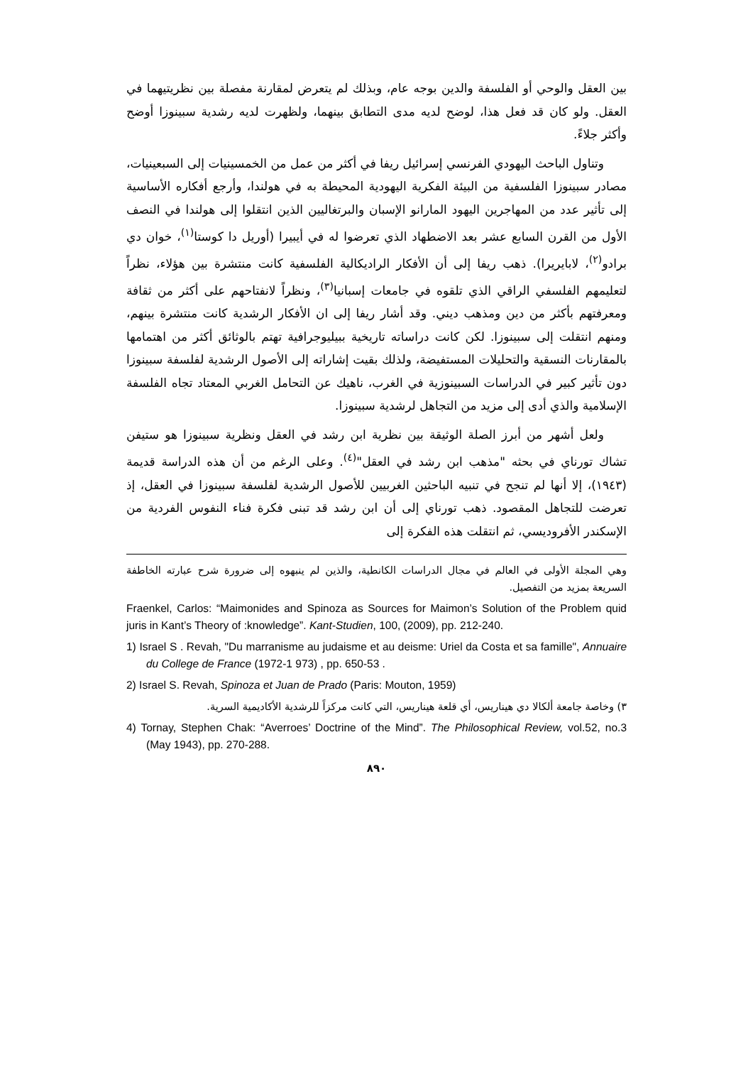بين العقل والوحي أو الفلسفة والدين بوجه عام، وبذلك لم يتعرض لمقارنة مفصلة بين نظريتيهما في العقل. ولو كان قد فعل هذا، لوضح لديه مدى التطابق بينهما، ولظهرت لديه رشدية سبينوزا أوضح وأكثر جلاءً.
وتناول الباحث اليهودي الفرنسي إسرائيل ريفا في أكثر من عمل من الخمسينيات إلى السبعينيات، مصادر سبينوزا الفلسفية من البيئة الفكرية اليهودية المحيطة به في هولندا، وأرجع أفكاره الأساسية إلى تأثير عدد من المهاجرين اليهود المارانو الإسبان والبرتغاليين الذين انتقلوا إلى هولندا في النصف الأول من القرن السابع عشر بعد الاضطهاد الذي تعرضوا له في أيبيرا (أوريل دا كوستا<sup>(١)</sup>، خوان دي برادو<sup>(٢)</sup>، لابايريرا). ذهب ريفا إلى أن الأفكار الراديكالية الفلسفية كانت منتشرة بين هؤلاء، نظراً لتعليمهم الفلسفي الراقي الذي تلقوه في جامعات إسبانيا<sup>(٣)</sup>، ونظراً لانفتاحهم على أكثر من ثقافة ومعرفتهم بأكثر من دين ومذهب ديني. وقد أشار ريفا إلى ان الأفكار الرشدية كانت منتشرة بينهم، ومنهم انتقلت إلى سبينوزا. لكن كانت دراساته تاريخية ببيليوجرافية تهتم بالوثائق أكثر من اهتمامها بالمقارنات النسقية والتحليلات المستفيضة، ولذلك بقيت إشاراته إلى الأصول الرشدية لفلسفة سبينوزا دون تأثير كبير في الدراسات السبينوزية في الغرب، ناهيك عن التحامل الغربي المعتاد تجاه الفلسفة الإسلامية والذي أدى إلى مزيد من التجاهل لرشدية سبينوزا.
ولعل أشهر من أبرز الصلة الوثيقة بين نظرية ابن رشد في العقل ونظرية سبينوزا هو ستيفن تشاك تورناي في بحثه "مذهب ابن رشد في العقل"<sup>(٤)</sup>. وعلى الرغم من أن هذه الدراسة قديمة (١٩٤٣)، إلا أنها لم تنجح في تنبيه الباحثين الغربيين للأصول الرشدية لفلسفة سبينوزا في العقل، إذ تعرضت للتجاهل المقصود. ذهب تورناي إلى أن ابن رشد قد تبنى فكرة فناء النفوس الفردية من الإسكندر الأفروديسي، ثم انتقلت هذه الفكرة إلى
وهي المجلة الأولى في العالم في مجال الدراسات الكانطية، والذين لم ينبهوه إلى ضرورة شرح عبارته الخاطفة السريعة بمزيد من التفصيل.
Fraenkel, Carlos: “Maimonides and Spinoza as Sources for Maimon’s Solution of the Problem quid juris in Kant’s Theory of :knowledge”. Kant-Studien, 100, (2009), pp. 212-240.
1) Israel S . Revah, "Du marranisme au judaisme et au deisme: Uriel da Costa et sa famille", Annuaire du College de France (1972-1 973) , pp. 650-53 .
2) Israel S. Revah, Spinoza et Juan de Prado (Paris: Mouton, 1959)
٣) وخاصة جامعة ألكالا دي هيناريس، أي قلعة هيناريس، التي كانت مركزاً للرشدية الأكاديمية السرية.
4) Tornay, Stephen Chak: “Averroes’ Doctrine of the Mind”. The Philosophical Review, vol.52, no.3 (May 1943), pp. 270-288.
٨٩٠